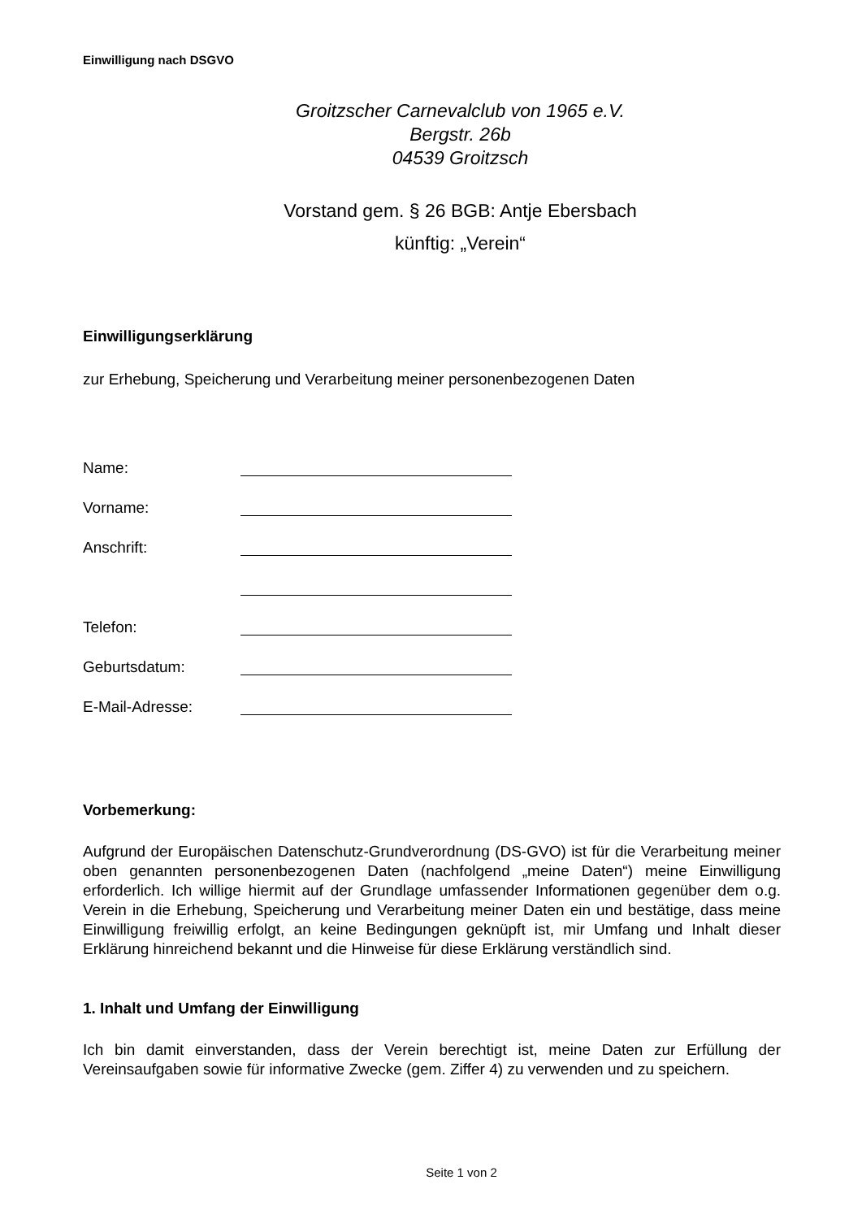Einwilligung nach DSGVO
Groitzscher Carnevalclub von 1965 e.V.
Bergstr. 26b
04539 Groitzsch
Vorstand gem. § 26 BGB: Antje Ebersbach
künftig: „Verein“
Einwilligungserklärung
zur Erhebung, Speicherung und Verarbeitung meiner personenbezogenen Daten
Name:
Vorname:
Anschrift:
Telefon:
Geburtsdatum:
E-Mail-Adresse:
Vorbemerkung:
Aufgrund der Europäischen Datenschutz-Grundverordnung (DS-GVO) ist für die Verarbeitung meiner oben genannten personenbezogenen Daten (nachfolgend „meine Daten“) meine Einwilligung erforderlich. Ich willige hiermit auf der Grundlage umfassender Informationen gegenüber dem o.g. Verein in die Erhebung, Speicherung und Verarbeitung meiner Daten ein und bestätige, dass meine Einwilligung freiwillig erfolgt, an keine Bedingungen geknüpft ist, mir Umfang und Inhalt dieser Erklärung hinreichend bekannt und die Hinweise für diese Erklärung verständlich sind.
1. Inhalt und Umfang der Einwilligung
Ich bin damit einverstanden, dass der Verein berechtigt ist, meine Daten zur Erfüllung der Vereinsaufgaben sowie für informative Zwecke (gem. Ziffer 4) zu verwenden und zu speichern.
Seite 1 von 2